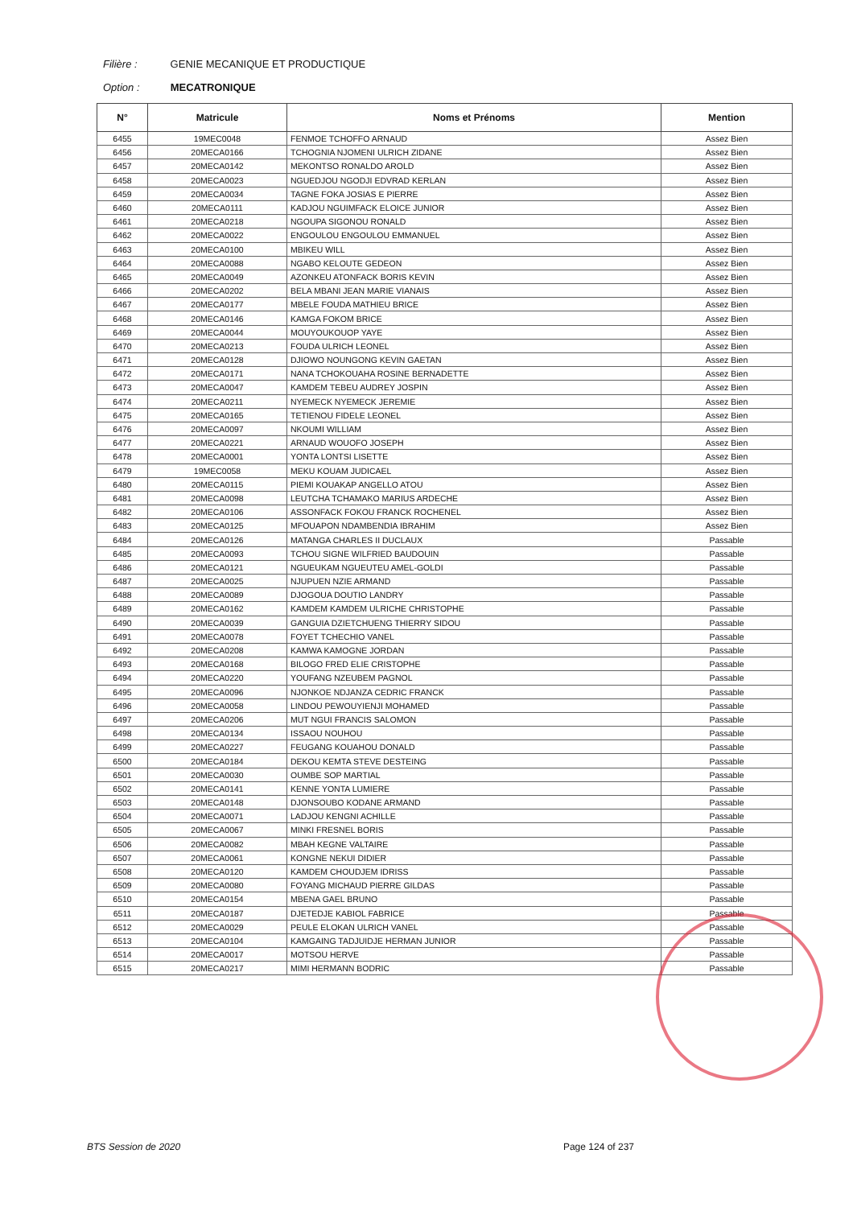Filière : GENIE MECANIQUE ET PRODUCTIQUE
Option : MECATRONIQUE
| N° | Matricule | Noms et Prénoms | Mention |
| --- | --- | --- | --- |
| 6455 | 19MEC0048 | FENMOE TCHOFFO ARNAUD | Assez Bien |
| 6456 | 20MECA0166 | TCHOGNIA NJOMENI ULRICH ZIDANE | Assez Bien |
| 6457 | 20MECA0142 | MEKONTSO RONALDO AROLD | Assez Bien |
| 6458 | 20MECA0023 | NGUEDJOU NGODJI EDVRAD KERLAN | Assez Bien |
| 6459 | 20MECA0034 | TAGNE FOKA JOSIAS E PIERRE | Assez Bien |
| 6460 | 20MECA0111 | KADJOU NGUIMFACK ELOICE JUNIOR | Assez Bien |
| 6461 | 20MECA0218 | NGOUPA SIGONOU RONALD | Assez Bien |
| 6462 | 20MECA0022 | ENGOULOU ENGOULOU EMMANUEL | Assez Bien |
| 6463 | 20MECA0100 | MBIKEU WILL | Assez Bien |
| 6464 | 20MECA0088 | NGABO KELOUTE GEDEON | Assez Bien |
| 6465 | 20MECA0049 | AZONKEU ATONFACK BORIS KEVIN | Assez Bien |
| 6466 | 20MECA0202 | BELA MBANI JEAN MARIE VIANAIS | Assez Bien |
| 6467 | 20MECA0177 | MBELE FOUDA MATHIEU BRICE | Assez Bien |
| 6468 | 20MECA0146 | KAMGA FOKOM BRICE | Assez Bien |
| 6469 | 20MECA0044 | MOUYOUKOUOP YAYE | Assez Bien |
| 6470 | 20MECA0213 | FOUDA ULRICH LEONEL | Assez Bien |
| 6471 | 20MECA0128 | DJIOWO NOUNGONG KEVIN GAETAN | Assez Bien |
| 6472 | 20MECA0171 | NANA TCHOKOUAHA ROSINE BERNADETTE | Assez Bien |
| 6473 | 20MECA0047 | KAMDEM TEBEU AUDREY JOSPIN | Assez Bien |
| 6474 | 20MECA0211 | NYEMECK NYEMECK JEREMIE | Assez Bien |
| 6475 | 20MECA0165 | TETIENOU FIDELE LEONEL | Assez Bien |
| 6476 | 20MECA0097 | NKOUMI WILLIAM | Assez Bien |
| 6477 | 20MECA0221 | ARNAUD WOUOFO JOSEPH | Assez Bien |
| 6478 | 20MECA0001 | YONTA LONTSI LISETTE | Assez Bien |
| 6479 | 19MEC0058 | MEKU KOUAM JUDICAEL | Assez Bien |
| 6480 | 20MECA0115 | PIEMI KOUAKAP ANGELLO ATOU | Assez Bien |
| 6481 | 20MECA0098 | LEUTCHA TCHAMAKO MARIUS ARDECHE | Assez Bien |
| 6482 | 20MECA0106 | ASSONFACK FOKOU FRANCK ROCHENEL | Assez Bien |
| 6483 | 20MECA0125 | MFOUAPON NDAMBENDIA IBRAHIM | Assez Bien |
| 6484 | 20MECA0126 | MATANGA CHARLES II DUCLAUX | Passable |
| 6485 | 20MECA0093 | TCHOU SIGNE WILFRIED BAUDOUIN | Passable |
| 6486 | 20MECA0121 | NGUEUKAM NGUEUTEU AMEL-GOLDI | Passable |
| 6487 | 20MECA0025 | NJUPUEN NZIE ARMAND | Passable |
| 6488 | 20MECA0089 | DJOGOUA DOUTIO LANDRY | Passable |
| 6489 | 20MECA0162 | KAMDEM KAMDEM ULRICHE CHRISTOPHE | Passable |
| 6490 | 20MECA0039 | GANGUIA DZIETCHUENG THIERRY SIDOU | Passable |
| 6491 | 20MECA0078 | FOYET TCHECHIO VANEL | Passable |
| 6492 | 20MECA0208 | KAMWA KAMOGNE JORDAN | Passable |
| 6493 | 20MECA0168 | BILOGO FRED ELIE CRISTOPHE | Passable |
| 6494 | 20MECA0220 | YOUFANG NZEUBEM PAGNOL | Passable |
| 6495 | 20MECA0096 | NJONKOE NDJANZA CEDRIC FRANCK | Passable |
| 6496 | 20MECA0058 | LINDOU PEWOUYIENJI MOHAMED | Passable |
| 6497 | 20MECA0206 | MUT NGUI FRANCIS SALOMON | Passable |
| 6498 | 20MECA0134 | ISSAOU NOUHOU | Passable |
| 6499 | 20MECA0227 | FEUGANG KOUAHOU DONALD | Passable |
| 6500 | 20MECA0184 | DEKOU KEMTA STEVE DESTEING | Passable |
| 6501 | 20MECA0030 | OUMBE SOP MARTIAL | Passable |
| 6502 | 20MECA0141 | KENNE YONTA LUMIERE | Passable |
| 6503 | 20MECA0148 | DJONSOUBO KODANE ARMAND | Passable |
| 6504 | 20MECA0071 | LADJOU KENGNI ACHILLE | Passable |
| 6505 | 20MECA0067 | MINKI FRESNEL BORIS | Passable |
| 6506 | 20MECA0082 | MBAH KEGNE VALTAIRE | Passable |
| 6507 | 20MECA0061 | KONGNE NEKUI DIDIER | Passable |
| 6508 | 20MECA0120 | KAMDEM CHOUDJEM IDRISS | Passable |
| 6509 | 20MECA0080 | FOYANG MICHAUD PIERRE GILDAS | Passable |
| 6510 | 20MECA0154 | MBENA GAEL BRUNO | Passable |
| 6511 | 20MECA0187 | DJETEDJE KABIOL FABRICE | Passable |
| 6512 | 20MECA0029 | PEULE ELOKAN ULRICH VANEL | Passable |
| 6513 | 20MECA0104 | KAMGAING TADJUIDJE HERMAN JUNIOR | Passable |
| 6514 | 20MECA0017 | MOTSOU HERVE | Passable |
| 6515 | 20MECA0217 | MIMI HERMANN BODRIC | Passable |
BTS Session de 2020 Page 124 of 237